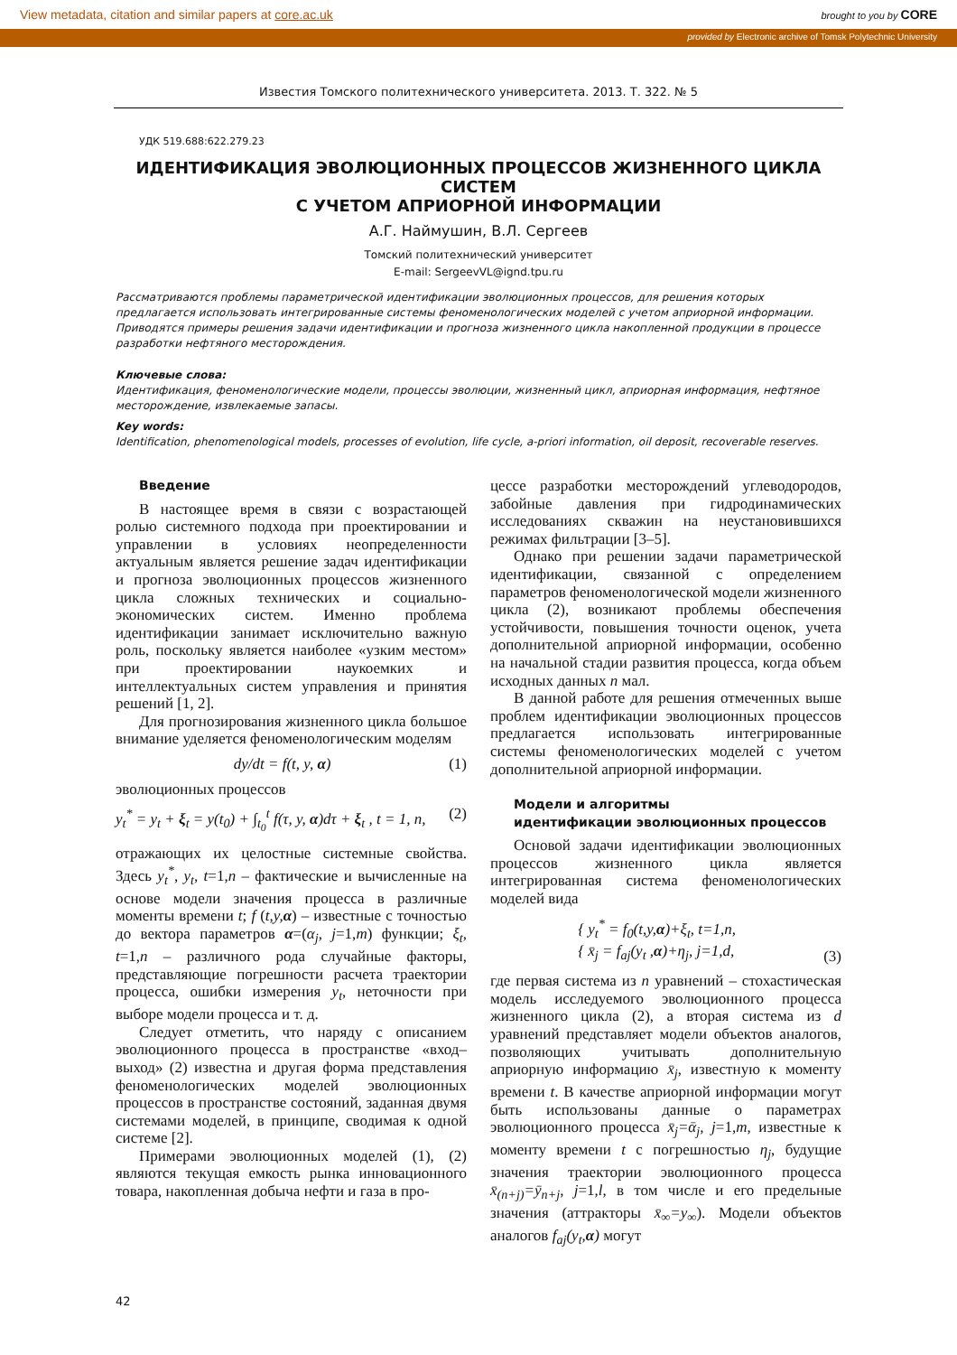View metadata, citation and similar papers at core.ac.uk brought to you by CORE
provided by Electronic archive of Tomsk Polytechnic University
Известия Томского политехнического университета. 2013. Т. 322. № 5
УДК 519.688:622.279.23
ИДЕНТИФИКАЦИЯ ЭВОЛЮЦИОННЫХ ПРОЦЕССОВ ЖИЗНЕННОГО ЦИКЛА СИСТЕМ
С УЧЕТОМ АПРИОРНОЙ ИНФОРМАЦИИ
А.Г. Наймушин, В.Л. Сергеев
Томский политехнический университет
E-mail: SergeevVL@ignd.tpu.ru
Рассматриваются проблемы параметрической идентификации эволюционных процессов, для решения которых предлагается использовать интегрированные системы феноменологических моделей с учетом априорной информации. Приводятся примеры решения задачи идентификации и прогноза жизненного цикла накопленной продукции в процессе разработки нефтяного месторождения.
Ключевые слова:
Идентификация, феноменологические модели, процессы эволюции, жизненный цикл, априорная информация, нефтяное месторождение, извлекаемые запасы.
Key words:
Identification, phenomenological models, processes of evolution, life cycle, a-priori information, oil deposit, recoverable reserves.
Введение
В настоящее время в связи с возрастающей ролью системного подхода при проектировании и управлении в условиях неопределенности актуальным является решение задач идентификации и прогноза эволюционных процессов жизненного цикла сложных технических и социально-экономических систем. Именно проблема идентификации занимает исключительно важную роль, поскольку является наиболее «узким местом» при проектировании наукоемких и интеллектуальных систем управления и принятия решений [1, 2].
Для прогнозирования жизненного цикла большое внимание уделяется феноменологическим моделям
dy/dt = f(t, y, α) (1)
эволюционных процессов
y<sub>t</sub><sup>*</sup> = y<sub>t</sub> + ξ<sub>t</sub> = y(t<sub>0</sub>) + ∫<sub>t<sub>0</sub></sub><sup>t</sup> f(τ, y, α)dτ + ξ<sub>t</sub> , t = 1, n, (2)
отражающих их целостные системные свойства. Здесь y<sub>t</sub><sup>*</sup>, y<sub>t</sub>, t=1,n – фактические и вычисленные на основе модели значения процесса в различные моменты времени t; f (t,y,α) – известные с точностью до вектора параметров α=(α<sub>j</sub>, j=1,m) функции; ξ<sub>t</sub>, t=1,n – различного рода случайные факторы, представляющие погрешности расчета траектории процесса, ошибки измерения y<sub>t</sub>, неточности при выборе модели процесса и т. д.
Следует отметить, что наряду с описанием эволюционного процесса в пространстве «вход–выход» (2) известна и другая форма представления феноменологических моделей эволюционных процессов в пространстве состояний, заданная двумя системами моделей, в принципе, сводимая к одной системе [2].
Примерами эволюционных моделей (1), (2) являются текущая емкость рынка инновационного товара, накопленная добыча нефти и газа в про-
цессе разработки месторождений углеводородов, забойные давления при гидродинамических исследованиях скважин на неустановившихся режимах фильтрации [3–5].
Однако при решении задачи параметрической идентификации, связанной с определением параметров феноменологической модели жизненного цикла (2), возникают проблемы обеспечения устойчивости, повышения точности оценок, учета дополнительной априорной информации, особенно на начальной стадии развития процесса, когда объем исходных данных n мал.
В данной работе для решения отмеченных выше проблем идентификации эволюционных процессов предлагается использовать интегрированные системы феноменологических моделей с учетом дополнительной априорной информации.
Модели и алгоритмы
идентификации эволюционных процессов
Основой задачи идентификации эволюционных процессов жизненного цикла является интегрированная система феноменологических моделей вида
{ y<sub>t</sub><sup>*</sup> = f<sub>0</sub>(t,y,α)+ξ<sub>t</sub>, t=1,n,
{ x̄<sub>j</sub> = f<sub>aj</sub>(y<sub>t</sub> ,α)+η<sub>j</sub>, j=1,d, (3)
где первая система из n уравнений – стохастическая модель исследуемого эволюционного процесса жизненного цикла (2), а вторая система из d уравнений представляет модели объектов аналогов, позволяющих учитывать дополнительную априорную информацию x̄<sub>j</sub>, известную к моменту времени t. В качестве априорной информации могут быть использованы данные о параметрах эволюционного процесса x̄<sub>j</sub>=ᾱ<sub>j</sub>, j=1,m, известные к моменту времени t с погрешностью η<sub>j</sub>, будущие значения траектории эволюционного процесса x̄<sub>(n+j)</sub>=ȳ<sub>n+j</sub>, j=1,l, в том числе и его предельные значения (аттракторы x̄<sub>∞</sub>=y<sub>∞</sub>). Модели объектов аналогов f<sub>aj</sub>(y<sub>t</sub>,α) могут
42